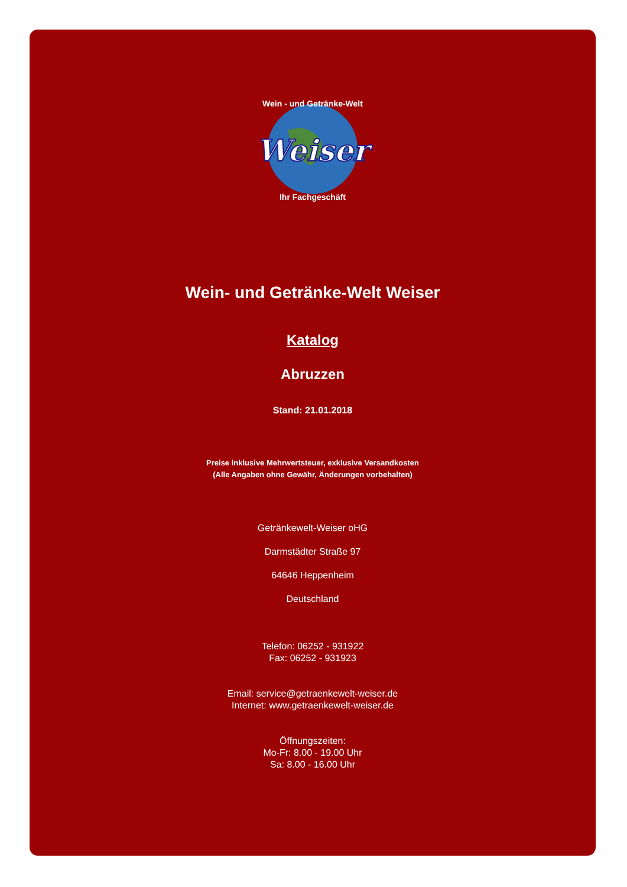Weiser
Wein - und Getränke-Welt
Ihr Fachgeschäft
Wein- und Getränke-Welt Weiser
Katalog
Abruzzen
Stand: 21.01.2018
Preise inklusive Mehrwertsteuer, exklusive Versandkosten
(Alle Angaben ohne Gewähr, Änderungen vorbehalten)
Getränkewelt-Weiser oHG
Darmstädter Straße 97
64646 Heppenheim
Deutschland
Telefon: 06252 - 931922
Fax: 06252 - 931923
Email: service@getraenkewelt-weiser.de
Internet: www.getraenkewelt-weiser.de
Öffnungszeiten:
Mo-Fr: 8.00 - 19.00 Uhr
Sa: 8.00 - 16.00 Uhr